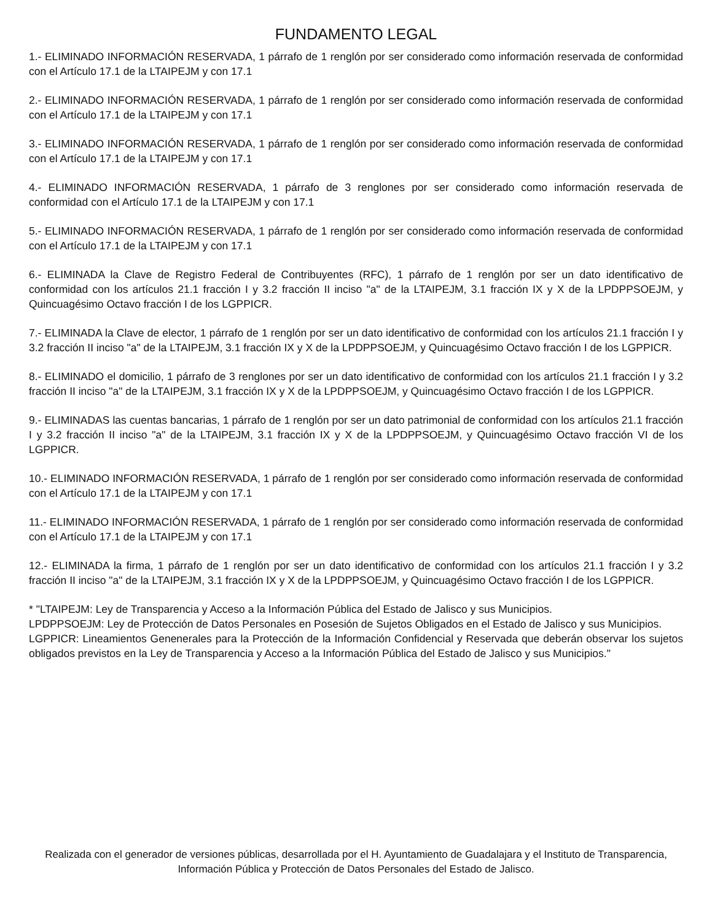FUNDAMENTO LEGAL
1.- ELIMINADO INFORMACIÓN RESERVADA, 1 párrafo de 1 renglón por ser considerado como información reservada de conformidad con el Artículo 17.1 de la LTAIPEJM y con 17.1
2.- ELIMINADO INFORMACIÓN RESERVADA, 1 párrafo de 1 renglón por ser considerado como información reservada de conformidad con el Artículo 17.1 de la LTAIPEJM y con 17.1
3.- ELIMINADO INFORMACIÓN RESERVADA, 1 párrafo de 1 renglón por ser considerado como información reservada de conformidad con el Artículo 17.1 de la LTAIPEJM y con 17.1
4.- ELIMINADO INFORMACIÓN RESERVADA, 1 párrafo de 3 renglones por ser considerado como información reservada de conformidad con el Artículo 17.1 de la LTAIPEJM y con 17.1
5.- ELIMINADO INFORMACIÓN RESERVADA, 1 párrafo de 1 renglón por ser considerado como información reservada de conformidad con el Artículo 17.1 de la LTAIPEJM y con 17.1
6.- ELIMINADA la Clave de Registro Federal de Contribuyentes (RFC), 1 párrafo de 1 renglón por ser un dato identificativo de conformidad con los artículos 21.1 fracción I y 3.2 fracción II inciso "a" de la LTAIPEJM, 3.1 fracción IX y X de la LPDPPSOEJM, y Quincuagésimo Octavo fracción I de los LGPPICR.
7.- ELIMINADA la Clave de elector, 1 párrafo de 1 renglón por ser un dato identificativo de conformidad con los artículos 21.1 fracción I y 3.2 fracción II inciso "a" de la LTAIPEJM, 3.1 fracción IX y X de la LPDPPSOEJM, y Quincuagésimo Octavo fracción I de los LGPPICR.
8.- ELIMINADO el domicilio, 1 párrafo de 3 renglones por ser un dato identificativo de conformidad con los artículos 21.1 fracción I y 3.2 fracción II inciso "a" de la LTAIPEJM, 3.1 fracción IX y X de la LPDPPSOEJM, y Quincuagésimo Octavo fracción I de los LGPPICR.
9.- ELIMINADAS las cuentas bancarias, 1 párrafo de 1 renglón por ser un dato patrimonial de conformidad con los artículos 21.1 fracción I y 3.2 fracción II inciso "a" de la LTAIPEJM, 3.1 fracción IX y X de la LPDPPSOEJM, y Quincuagésimo Octavo fracción VI de los LGPPICR.
10.- ELIMINADO INFORMACIÓN RESERVADA, 1 párrafo de 1 renglón por ser considerado como información reservada de conformidad con el Artículo 17.1 de la LTAIPEJM y con 17.1
11.- ELIMINADO INFORMACIÓN RESERVADA, 1 párrafo de 1 renglón por ser considerado como información reservada de conformidad con el Artículo 17.1 de la LTAIPEJM y con 17.1
12.- ELIMINADA la firma, 1 párrafo de 1 renglón por ser un dato identificativo de conformidad con los artículos 21.1 fracción I y 3.2 fracción II inciso "a" de la LTAIPEJM, 3.1 fracción IX y X de la LPDPPSOEJM, y Quincuagésimo Octavo fracción I de los LGPPICR.
* "LTAIPEJM: Ley de Transparencia y Acceso a la Información Pública del Estado de Jalisco y sus Municipios.
LPDPPSOEJM: Ley de Protección de Datos Personales en Posesión de Sujetos Obligados en el Estado de Jalisco y sus Municipios.
LGPPICR: Lineamientos Genenerales para la Protección de la Información Confidencial y Reservada que deberán observar los sujetos obligados previstos en la Ley de Transparencia y Acceso a la Información Pública del Estado de Jalisco y sus Municipios."
Realizada con el generador de versiones públicas, desarrollada por el H. Ayuntamiento de Guadalajara y el Instituto de Transparencia, Información Pública y Protección de Datos Personales del Estado de Jalisco.